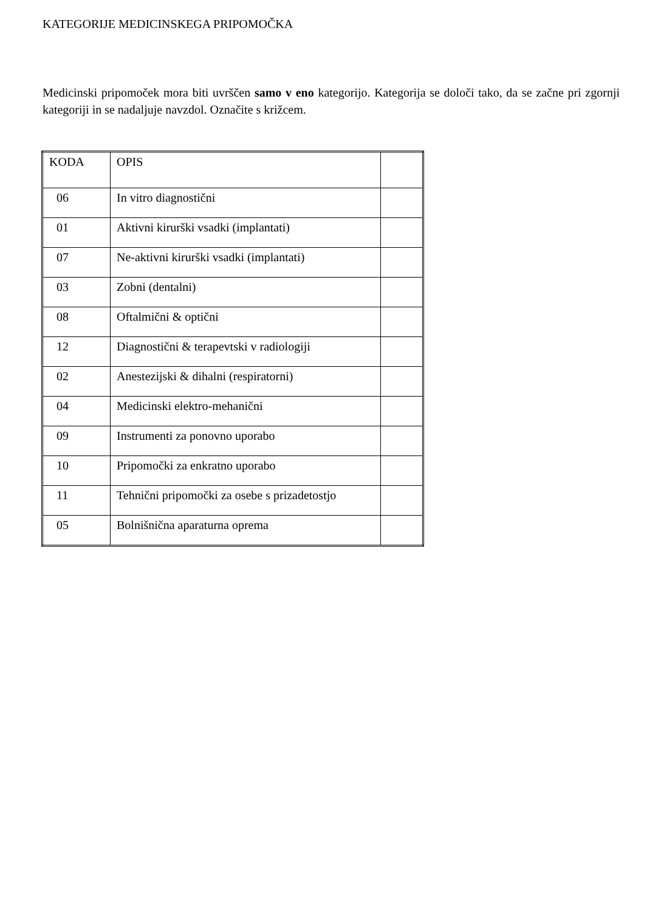KATEGORIJE MEDICINSKEGA PRIPOMOČKA
Medicinski pripomoček mora biti uvrščen samo v eno kategorijo. Kategorija se določi tako, da se začne pri zgornji kategoriji in se nadaljuje navzdol. Označite s križcem.
| KODA | OPIS | |
| 06 | In vitro diagnostični | |
| 01 | Aktivni kirurški vsadki (implantati) | |
| 07 | Ne-aktivni kirurški vsadki (implantati) | |
| 03 | Zobni (dentalni) | |
| 08 | Oftalmični & optični | |
| 12 | Diagnostični & terapevtski v radiologiji | |
| 02 | Anestezijski & dihalni (respiratorni) | |
| 04 | Medicinski elektro-mehanični | |
| 09 | Instrumenti za ponovno uporabo | |
| 10 | Pripomočki za enkratno uporabo | |
| 11 | Tehnični pripomočki za osebe s prizadetostjo | |
| 05 | Bolnišnična aparaturna oprema | |